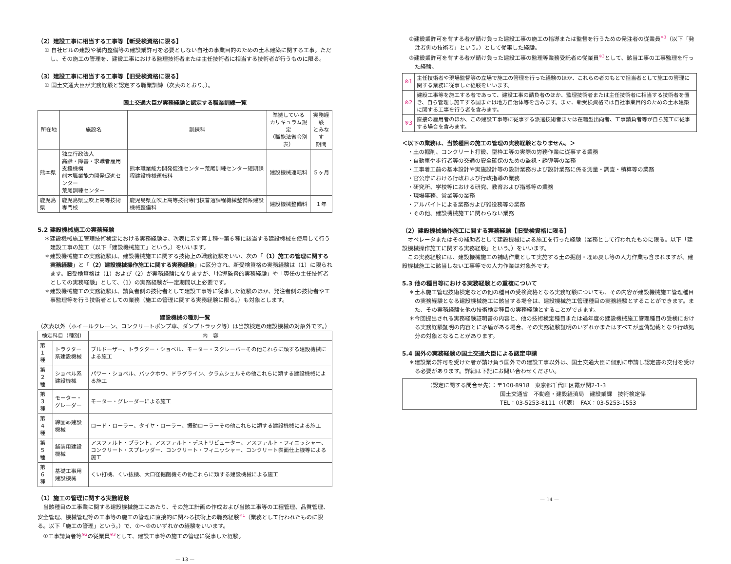（2）建設工事に相当する工事等【新受検資格に限る】
① 自社ビルの建設や構内整備等の建設業許可を必要としない自社の事業目的のための土木建築に関する工事。ただし、その施工の管理を、建設工事における監理技術者または主任技術者に相当する技術者が行うものに限る。
（3）建設工事に相当する工事等【旧受検資格に限る】
① 国土交通大臣が実務経験と認定する職業訓練（次表のとおり。）。
国土交通大臣が実務経験と認定する職業訓練一覧
| 所在地 | 施設名 | 訓練科 | 準拠している カリキュラム規定 （職能法省令別表） | 実務経験 とみなす 期間 |
| --- | --- | --- | --- | --- |
| 熊本県 | 独立行政法人 高齢・障害・求職者雇用支援機構 熊本職業能力開発促進センター 荒尾訓練センター | 熊本職業能力開発促進センター荒尾訓練センター短期課程建設機械運転科 | 建設機械運転科 | ５ヶ月 |
| 鹿児島県 | 鹿児島県立吹上高等技術専門校 | 鹿児島県立吹上高等技術専門校普通課程機械整備系建設機械整備科 | 建設機械整備科 | １年 |
5.2 建設機械施工の実務経験
＊建設機械施工管理技術検定における実務経験は、次表に示す第１種～第６種に該当する建設機械を使用して行う建設工事の施工（以下「建設機械施工」という。）をいいます。
＊建設機械施工の実務経験は、建設機械施工に関する技術上の職務経験をいい、次の「（1）施工の管理に関する実務経験」と「（2）建設機械操作施工に関する実務経験」に区分され、新受検資格の実務経験は（1）に限られます。旧受検資格は（1）および（2）が実務経験になりますが、「指導監督的実務経験」や「専任の主任技術者としての実務経験」として、（1）の実務経験が一定期間以上必要です。
＊建設機械施工の実務経験は、請負者側の技術者として建設工事等に従事した経験のほか、発注者側の技術者や工事監理等を行う技術者としての業務（施工の管理に関する実務経験に限る。）も対象とします。
建設機械の種別一覧
（次表以外（ホイールクレーン、コンクリートポンプ車、ダンプトラック等）は当該検定の建設機械の対象外です。）
| 検定科目（種別） | | 内 容 |
| --- | --- | --- |
| 第１種 | トラクター系建設機械 | ブルドーザー、トラクター・ショベル、モーター・スクレーパーその他これらに類する建設機械による施工 |
| 第２種 | ショベル系建設機械 | パワー・ショベル、バックホウ、ドラグライン、クラムシェルその他これらに類する建設機械による施工 |
| 第３種 | モーター・グレーダー | モーター・グレーダーによる施工 |
| 第４種 | 締固め建設機械 | ロード・ローラー、タイヤ・ローラー、振動ローラーその他これらに類する建設機械による施工 |
| 第５種 | 舗装用建設機械 | アスファルト・プラント、アスファルト・デストリビューター、アスファルト・フィニッシャー、コンクリート・スプレッダー、コンクリート・フィニッシャー、コンクリート表面仕上機等による施工 |
| 第６種 | 基礎工事用建設機械 | くい打機、くい抜機、大口径掘削機その他これらに類する建設機械による施工 |
（1）施工の管理に関する実務経験
　当該種目の工事業に関する建設機械施工にあたり、その施工計画の作成および当該工事等の工程管理、品質管理、安全管理、機械管理等の工事等の施工の管理に直接的に関わる技術上の職務経験<sup>※1</sup>（業務として行われたものに限る。以下「施工の管理」という。）で、①～③のいずれかの経験をいいます。
　①工事請負者等<sup>※2</sup>の従業員<sup>※3</sup>として、建設工事等の施工の管理に従事した経験。
— 13 —
②建設業許可を有する者が請け負った建設工事の施工の指導または監督を行うための発注者の従業員<sup>※3</sup>（以下「発注者側の技術者」という。）として従事した経験。
③建設業許可を有する者が請け負った建設工事の監理等業務受託者の従業員<sup>※3</sup>として、該当工事の工事監理を行った経験。
| ※1 | 主任技術者や現場監督等の立場で施工の管理を行った経験のほか、これらの者のもとで担当者として施工の管理に関する業務に従事した経験をいいます。 |
| ※2 | 建設工事等を施工する者であって、建設工事の請負者のほか、監理技術者または主任技術者に相当する技術者を置き、自ら管理し施工する国または地方自治体等を含みます。また、新受検資格では自社事業目的のための土木建築に関する工事を行う者を含みます。 |
| ※3 | 直接の雇用者のほか、この建設工事等に従事する派遣技術者または在籍型出向者、工事請負者等が自ら施工に従事する場合を含みます。 |
＜以下の業務は、当該種目の施工の管理の実務経験となりません。＞
　・土の掘削、コンクリート打設、型枠工等の実際の労務作業に従事する業務
　・自動車や歩行者等の交通の安全確保のための監視・誘導等の業務
　・工事着工前の基本設計や実施設計等の設計業務および設計業務に係る測量・調査・積算等の業務
　・官公庁における行政および行政指導の業務
　・研究所、学校等における研究、教育および指導等の業務
　・現場事務、営業等の業務
　・アルバイトによる業務および雑役務等の業務
　・その他、建設機械施工に関わらない業務
（2）建設機械操作施工に関する実務経験【旧受検資格に限る】
　オペレータまたはその補助者として建設機械による施工を行った経験（業務として行われたものに限る。以下「建設機械操作施工に関する実務経験」という。）をいいます。
　この実務経験には、建設機械施工の補助作業として実施する土の掘削・埋め戻し等の人力作業も含まれますが、建設機械施工に該当しない工事等での人力作業は対象外です。
5.3 他の種目等における実務経験との重複について
＊土木施工管理技術検定などの他の種目の受検資格となる実務経験についても、その内容が建設機械施工管理種目の実務経験となる建設機械施工に該当する場合は、建設機械施工管理種目の実務経験とすることができます。また、その実務経験を他の技術検定種目の実務経験とすることができます。
＊今回提出される実務経験証明書の内容と、他の技術検定種目または過年度の建設機械施工管理種目の受検における実務経験証明の内容とに矛盾がある場合、その実務経験証明のいずれかまたはすべてが虚偽記載となり行政処分の対象となることがあります。
5.4 国外の実務経験の国土交通大臣による認定申請
＊建設業の許可を受けた者が請け負う国外での建設工事以外は、国土交通大臣に個別に申請し認定書の交付を受ける必要があります。詳細は下記にお問い合わせください。
（認定に関する問合せ先）：〒100-8918　東京都千代田区霞が関2-1-3
国土交通省　不動産・建設経済局　建設業課　技術検定係
TEL：03-5253-8111（代表）　FAX：03-5253-1553
— 14 —